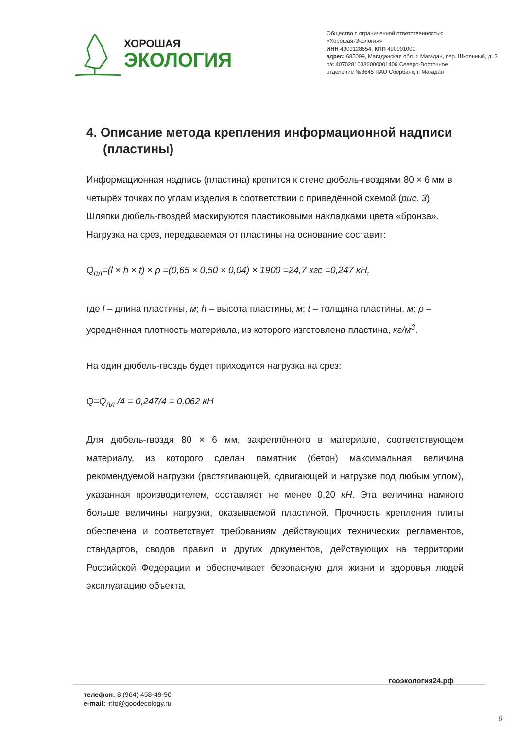ХОРОШАЯ
ЭКОЛОГИЯ
Общество с ограниченной ответственностью
«Хорошая-Экология»
ИНН 4909128654, КПП 490901001
адрес: 685099, Магаданская обл. г. Магадан, пер. Школьный, д. 3
р/с 40702810336000001406 Северо-Восточное
отделение №8645 ПАО Сбербанк, г. Магадан
4. Описание метода крепления информационной надписи (пластины)
Информационная надпись (пластина) крепится к стене дюбель-гвоздями 80 × 6 мм в четырёх точках по углам изделия в соответствии с приведённой схемой (рис. 3). Шляпки дюбель-гвоздей маскируются пластиковыми накладками цвета «бронза». Нагрузка на срез, передаваемая от пластины на основание составит:
Q<sub>пл</sub>=(l × h × t) × ρ =(0,65 × 0,50 × 0,04) × 1900 =24,7 кгс =0,247 кН,
где l – длина пластины, м; h – высота пластины, м; t – толщина пластины, м; ρ – усреднённая плотность материала, из которого изготовлена пластина, кг/м<sup>3</sup>.
На один дюбель-гвоздь будет приходится нагрузка на срез:
Q=Q<sub>пл</sub> /4 = 0,247/4 = 0,062 кН
Для дюбель-гвоздя 80 × 6 мм, закреплённого в материале, соответствующем материалу, из которого сделан памятник (бетон) максимальная величина рекомендуемой нагрузки (растягивающей, сдвигающей и нагрузке под любым углом), указанная производителем, составляет не менее 0,20 кН. Эта величина намного больше величины нагрузки, оказываемой пластиной. Прочность крепления плиты обеспечена и соответствует требованиям действующих технических регламентов, стандартов, сводов правил и других документов, действующих на территории Российской Федерации и обеспечивает безопасную для жизни и здоровья людей эксплуатацию объекта.
геоэкология24.рф
телефон: 8 (964) 458-49-90
e-mail: info@goodecology.ru
6